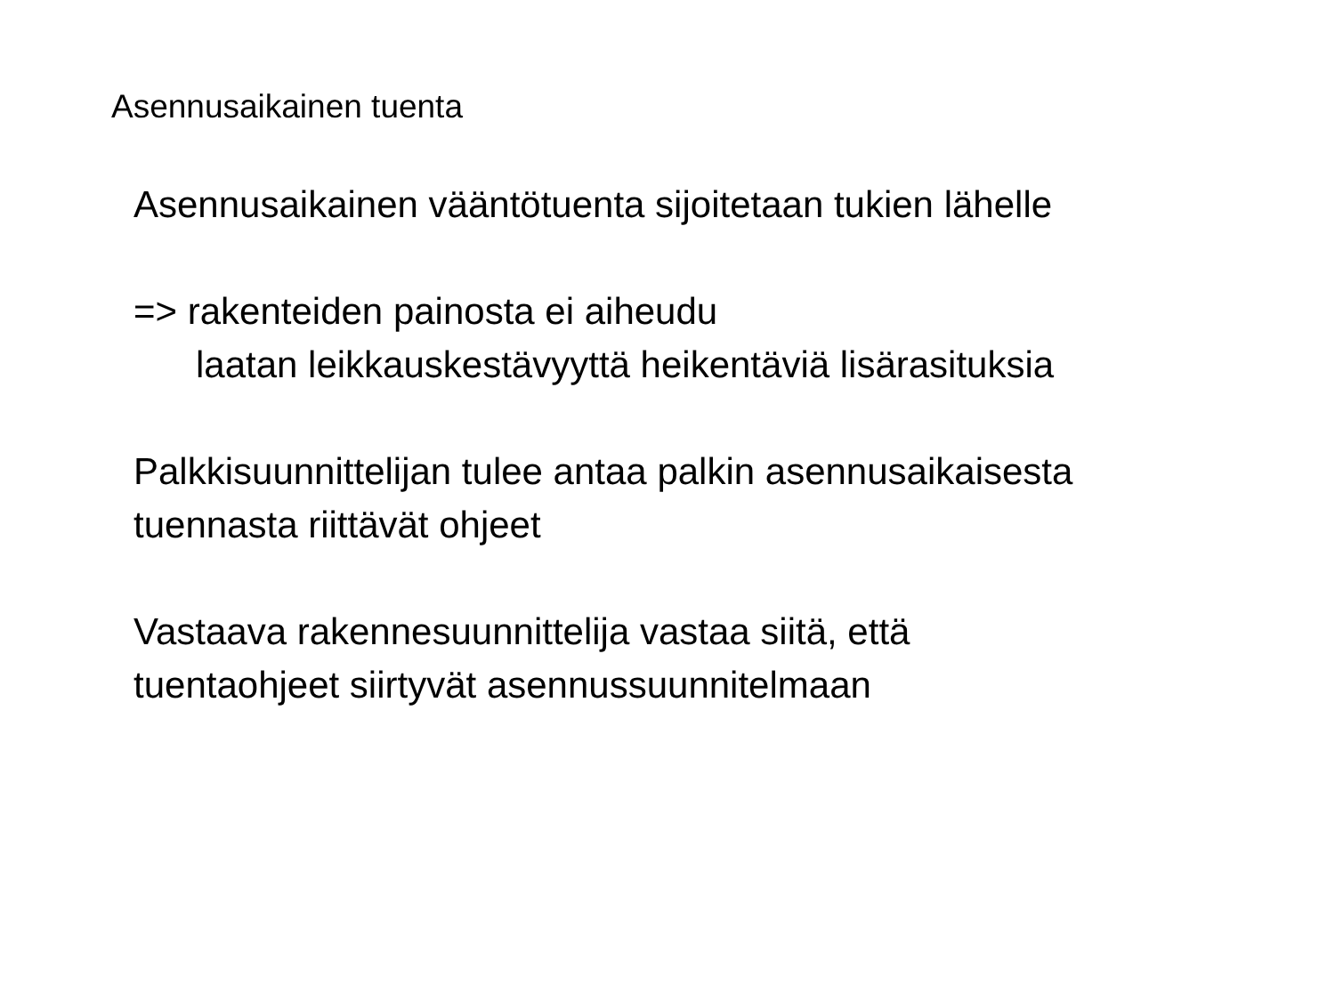Asennusaikainen tuenta
Asennusaikainen vääntötuenta sijoitetaan tukien lähelle
=> rakenteiden painosta ei aiheudu
laatan leikkauskestävyyttä heikentäviä lisärasituksia
Palkkisuunnittelijan tulee antaa palkin asennusaikaisesta
tuennasta riittävät ohjeet
Vastaava rakennesuunnittelija vastaa siitä, että
tuentaohjeet siirtyvät asennussuunnitelmaan